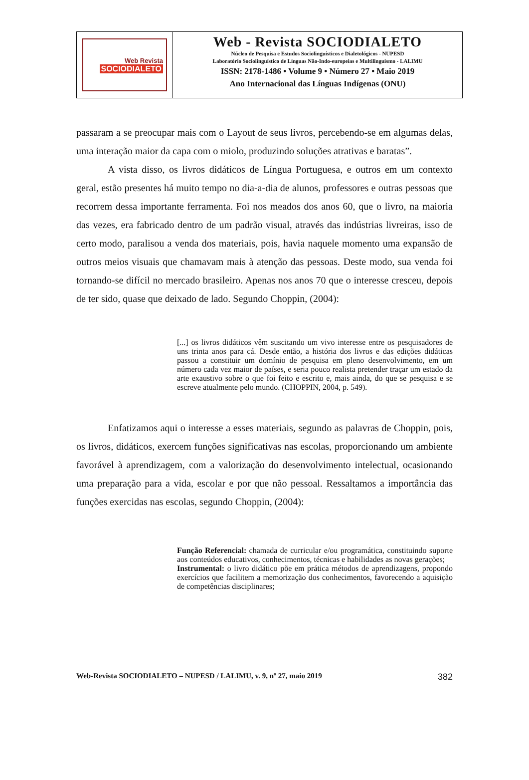Web Revista
SOCIODIALETO
Web - Revista SOCIODIALETO
Núcleo de Pesquisa e Estudos Sociolinguísticos e Dialetológicos - NUPESD
Laboratório Sociolinguístico de Línguas Não-Indo-europeias e Multilinguismo - LALIMU
ISSN: 2178-1486 • Volume 9 • Número 27 • Maio 2019
Ano Internacional das Línguas Indígenas (ONU)
passaram a se preocupar mais com o Layout de seus livros, percebendo-se em algumas delas, uma interação maior da capa com o miolo, produzindo soluções atrativas e baratas”.
A vista disso, os livros didáticos de Língua Portuguesa, e outros em um contexto geral, estão presentes há muito tempo no dia-a-dia de alunos, professores e outras pessoas que recorrem dessa importante ferramenta. Foi nos meados dos anos 60, que o livro, na maioria das vezes, era fabricado dentro de um padrão visual, através das indústrias livreiras, isso de certo modo, paralisou a venda dos materiais, pois, havia naquele momento uma expansão de outros meios visuais que chamavam mais à atenção das pessoas. Deste modo, sua venda foi tornando-se difícil no mercado brasileiro. Apenas nos anos 70 que o interesse cresceu, depois de ter sido, quase que deixado de lado. Segundo Choppin, (2004):
[...] os livros didáticos vêm suscitando um vivo interesse entre os pesquisadores de uns trinta anos para cá. Desde então, a história dos livros e das edições didáticas passou a constituir um domínio de pesquisa em pleno desenvolvimento, em um número cada vez maior de países, e seria pouco realista pretender traçar um estado da arte exaustivo sobre o que foi feito e escrito e, mais ainda, do que se pesquisa e se escreve atualmente pelo mundo. (CHOPPIN, 2004, p. 549).
Enfatizamos aqui o interesse a esses materiais, segundo as palavras de Choppin, pois, os livros, didáticos, exercem funções significativas nas escolas, proporcionando um ambiente favorável à aprendizagem, com a valorização do desenvolvimento intelectual, ocasionando uma preparação para a vida, escolar e por que não pessoal. Ressaltamos a importância das funções exercidas nas escolas, segundo Choppin, (2004):
Função Referencial: chamada de curricular e/ou programática, constituindo suporte aos conteúdos educativos, conhecimentos, técnicas e habilidades as novas gerações;
Instrumental: o livro didático põe em prática métodos de aprendizagens, propondo exercícios que facilitem a memorização dos conhecimentos, favorecendo a aquisição de competências disciplinares;
Web-Revista SOCIODIALETO – NUPESD / LALIMU, v. 9, nº 27, maio 2019 382